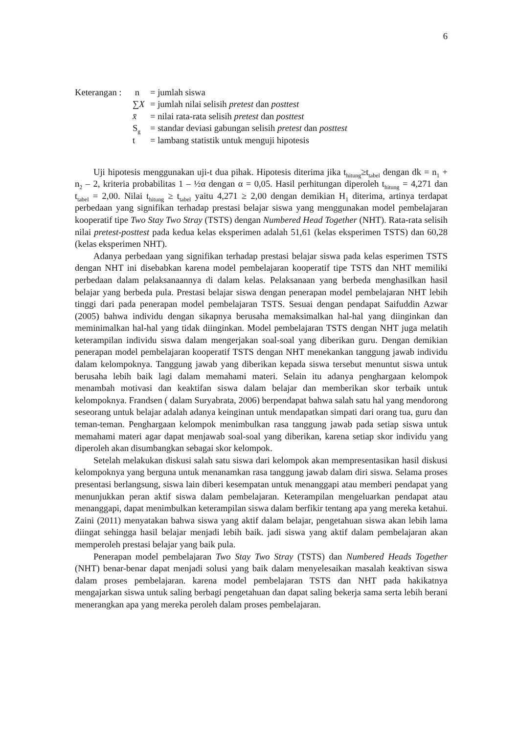6
Keterangan :
| n | = jumlah siswa |
| ∑ X | = jumlah nilai selisih pretest dan posttest |
| x̄ | = nilai rata-rata selisih pretest dan posttest |
| S<sub>g</sub> | = standar deviasi gabungan selisih pretest dan posttest |
| t | = lambang statistik untuk menguji hipotesis |
Uji hipotesis menggunakan uji-t dua pihak. Hipotesis diterima jika t<sub>hitung</sub>≥t<sub>tabel</sub> dengan dk = n<sub>1</sub> + n<sub>2</sub> – 2, kriteria probabilitas 1 – ½α dengan α = 0,05. Hasil perhitungan diperoleh t<sub>hitung</sub> = 4,271 dan t<sub>tabel</sub> = 2,00. Nilai t<sub>hitung</sub> ≥ t<sub>tabel</sub> yaitu 4,271 ≥ 2,00 dengan demikian H<sub>1</sub> diterima, artinya terdapat perbedaan yang signifikan terhadap prestasi belajar siswa yang menggunakan model pembelajaran kooperatif tipe Two Stay Two Stray (TSTS) dengan Numbered Head Together (NHT). Rata-rata selisih nilai pretest-posttest pada kedua kelas eksperimen adalah 51,61 (kelas eksperimen TSTS) dan 60,28 (kelas eksperimen NHT).
Adanya perbedaan yang signifikan terhadap prestasi belajar siswa pada kelas esperimen TSTS dengan NHT ini disebabkan karena model pembelajaran kooperatif tipe TSTS dan NHT memiliki perbedaan dalam pelaksanaannya di dalam kelas. Pelaksanaan yang berbeda menghasilkan hasil belajar yang berbeda pula. Prestasi belajar siswa dengan penerapan model pembelajaran NHT lebih tinggi dari pada penerapan model pembelajaran TSTS. Sesuai dengan pendapat Saifuddin Azwar (2005) bahwa individu dengan sikapnya berusaha memaksimalkan hal-hal yang diinginkan dan meminimalkan hal-hal yang tidak diinginkan. Model pembelajaran TSTS dengan NHT juga melatih keterampilan individu siswa dalam mengerjakan soal-soal yang diberikan guru. Dengan demikian penerapan model pembelajaran kooperatif TSTS dengan NHT menekankan tanggung jawab individu dalam kelompoknya. Tanggung jawab yang diberikan kepada siswa tersebut menuntut siswa untuk berusaha lebih baik lagi dalam memahami materi. Selain itu adanya penghargaan kelompok menambah motivasi dan keaktifan siswa dalam belajar dan memberikan skor terbaik untuk kelompoknya. Frandsen ( dalam Suryabrata, 2006) berpendapat bahwa salah satu hal yang mendorong seseorang untuk belajar adalah adanya keinginan untuk mendapatkan simpati dari orang tua, guru dan teman-teman. Penghargaan kelompok menimbulkan rasa tanggung jawab pada setiap siswa untuk memahami materi agar dapat menjawab soal-soal yang diberikan, karena setiap skor individu yang diperoleh akan disumbangkan sebagai skor kelompok.
Setelah melakukan diskusi salah satu siswa dari kelompok akan mempresentasikan hasil diskusi kelompoknya yang berguna untuk menanamkan rasa tanggung jawab dalam diri siswa. Selama proses presentasi berlangsung, siswa lain diberi kesempatan untuk menanggapi atau memberi pendapat yang menunjukkan peran aktif siswa dalam pembelajaran. Keterampilan mengeluarkan pendapat atau menanggapi, dapat menimbulkan keterampilan siswa dalam berfikir tentang apa yang mereka ketahui. Zaini (2011) menyatakan bahwa siswa yang aktif dalam belajar, pengetahuan siswa akan lebih lama diingat sehingga hasil belajar menjadi lebih baik. jadi siswa yang aktif dalam pembelajaran akan memperoleh prestasi belajar yang baik pula.
Penerapan model pembelajaran Two Stay Two Stray (TSTS) dan Numbered Heads Together (NHT) benar-benar dapat menjadi solusi yang baik dalam menyelesaikan masalah keaktivan siswa dalam proses pembelajaran. karena model pembelajaran TSTS dan NHT pada hakikatnya mengajarkan siswa untuk saling berbagi pengetahuan dan dapat saling bekerja sama serta lebih berani menerangkan apa yang mereka peroleh dalam proses pembelajaran.